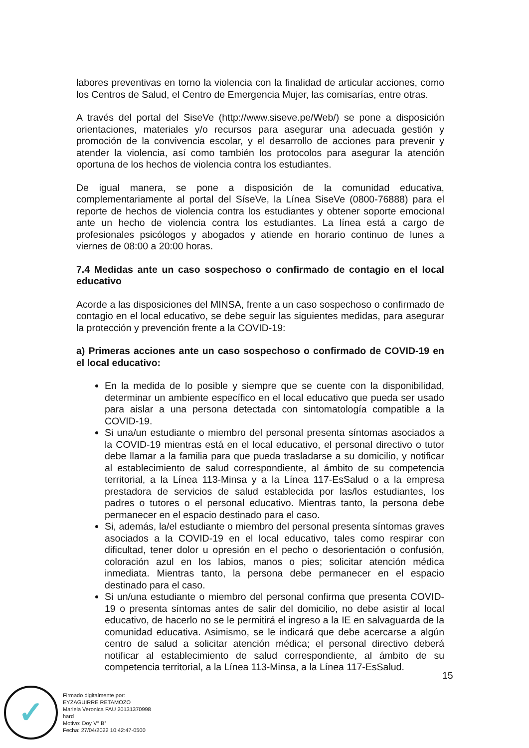labores preventivas en torno la violencia con la finalidad de articular acciones, como los Centros de Salud, el Centro de Emergencia Mujer, las comisarías, entre otras.
A través del portal del SiseVe (http://www.siseve.pe/Web/) se pone a disposición orientaciones, materiales y/o recursos para asegurar una adecuada gestión y promoción de la convivencia escolar, y el desarrollo de acciones para prevenir y atender la violencia, así como también los protocolos para asegurar la atención oportuna de los hechos de violencia contra los estudiantes.
De igual manera, se pone a disposición de la comunidad educativa, complementariamente al portal del SíseVe, la Línea SiseVe (0800-76888) para el reporte de hechos de violencia contra los estudiantes y obtener soporte emocional ante un hecho de violencia contra los estudiantes. La línea está a cargo de profesionales psicólogos y abogados y atiende en horario continuo de lunes a viernes de 08:00 a 20:00 horas.
7.4 Medidas ante un caso sospechoso o confirmado de contagio en el local educativo
Acorde a las disposiciones del MINSA, frente a un caso sospechoso o confirmado de contagio en el local educativo, se debe seguir las siguientes medidas, para asegurar la protección y prevención frente a la COVID-19:
a) Primeras acciones ante un caso sospechoso o confirmado de COVID-19 en el local educativo:
En la medida de lo posible y siempre que se cuente con la disponibilidad, determinar un ambiente específico en el local educativo que pueda ser usado para aislar a una persona detectada con sintomatología compatible a la COVID-19.
Si una/un estudiante o miembro del personal presenta síntomas asociados a la COVID-19 mientras está en el local educativo, el personal directivo o tutor debe llamar a la familia para que pueda trasladarse a su domicilio, y notificar al establecimiento de salud correspondiente, al ámbito de su competencia territorial, a la Línea 113-Minsa y a la Línea 117-EsSalud o a la empresa prestadora de servicios de salud establecida por las/los estudiantes, los padres o tutores o el personal educativo. Mientras tanto, la persona debe permanecer en el espacio destinado para el caso.
Si, además, la/el estudiante o miembro del personal presenta síntomas graves asociados a la COVID-19 en el local educativo, tales como respirar con dificultad, tener dolor u opresión en el pecho o desorientación o confusión, coloración azul en los labios, manos o pies; solicitar atención médica inmediata. Mientras tanto, la persona debe permanecer en el espacio destinado para el caso.
Si un/una estudiante o miembro del personal confirma que presenta COVID-19 o presenta síntomas antes de salir del domicilio, no debe asistir al local educativo, de hacerlo no se le permitirá el ingreso a la IE en salvaguarda de la comunidad educativa. Asimismo, se le indicará que debe acercarse a algún centro de salud a solicitar atención médica; el personal directivo deberá notificar al establecimiento de salud correspondiente, al ámbito de su competencia territorial, a la Línea 113-Minsa, a la Línea 117-EsSalud.
15
✓
Firmado digitalmente por:
EYZAGUIRRE RETAMOZO
Mariela Veronica FAU 20131370998
hard
Motivo: Doy V° B°
Fecha: 27/04/2022 10:42:47-0500